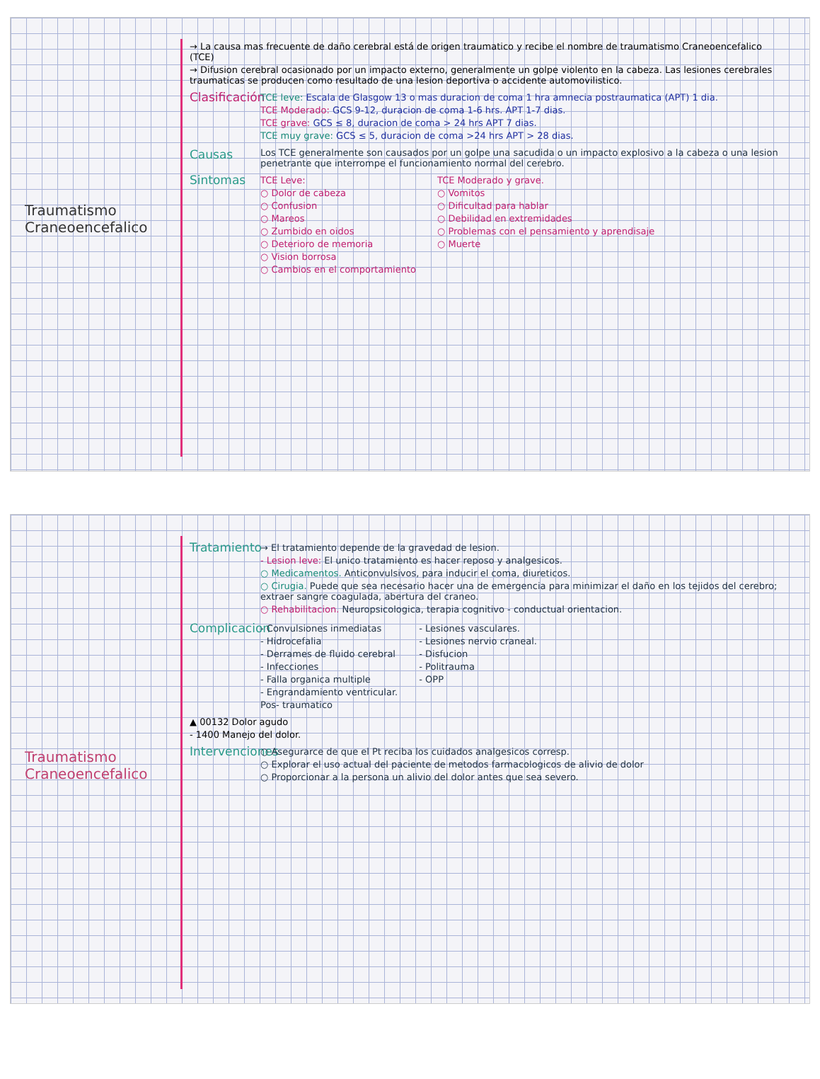Traumatismo Craneoencefalico
→ La causa mas frecuente de daño cerebral está de origen traumatico y recibe el nombre de traumatismo Craneoencefalico (TCE)
→ Difusion cerebral ocasionado por un impacto externo, generalmente un golpe violento en la cabeza. Las lesiones cerebrales traumaticas se producen como resultado de una lesion deportiva o accidente automovilistico.
Clasificación
TCE leve: Escala de Glasgow 13 o mas duracion de coma 1 hra amnecia postraumatica (APT) 1 dia.
TCE Moderado: GCS 9-12, duracion de coma 1-6 hrs. APT 1-7 dias.
TCE grave: GCS ≤ 8, duracion de coma > 24 hrs APT 7 dias.
TCE muy grave: GCS ≤ 5, duracion de coma >24 hrs APT > 28 dias.
Causas
Los TCE generalmente son causados por un golpe una sacudida o un impacto explosivo a la cabeza o una lesion penetrante que interrompe el funcionamiento normal del cerebro.
Sintomas
TCE Leve:
○ Dolor de cabeza
○ Confusion
○ Mareos
○ Zumbido en oidos
○ Deterioro de memoria
○ Vision borrosa
○ Cambios en el comportamiento
TCE Moderado y grave.
○ Vomitos
○ Dificultad para hablar
○ Debilidad en extremidades
○ Problemas con el pensamiento y aprendisaje
○ Muerte
Traumatismo Craneoencefalico
Tratamiento
→ El tratamiento depende de la gravedad de lesion.
- Lesion leve: El unico tratamiento es hacer reposo y analgesicos.
○ Medicamentos. Anticonvulsivos, para inducir el coma, diureticos.
○ Cirugia. Puede que sea necesario hacer una de emergencia para minimizar el daño en los tejidos del cerebro; extraer sangre coagulada, abertura del craneo.
○ Rehabilitacion. Neuropsicologica, terapia cognitivo - conductual orientacion.
Complicacion
- Convulsiones inmediatas
- Hidrocefalia
- Derrames de fluido cerebral
- Infecciones
- Falla organica multiple
- Engrandamiento ventricular.
Pos- traumatico
- Lesiones vasculares.
- Lesiones nervio craneal.
- Disfucion
- Politrauma
- OPP
▲ 00132 Dolor agudo
- 1400 Manejo del dolor.
Intervenciones
○ Asegurarce de que el Pt reciba los cuidados analgesicos corresp.
○ Explorar el uso actual del paciente de metodos farmacologicos de alivio de dolor
○ Proporcionar a la persona un alivio del dolor antes que sea severo.